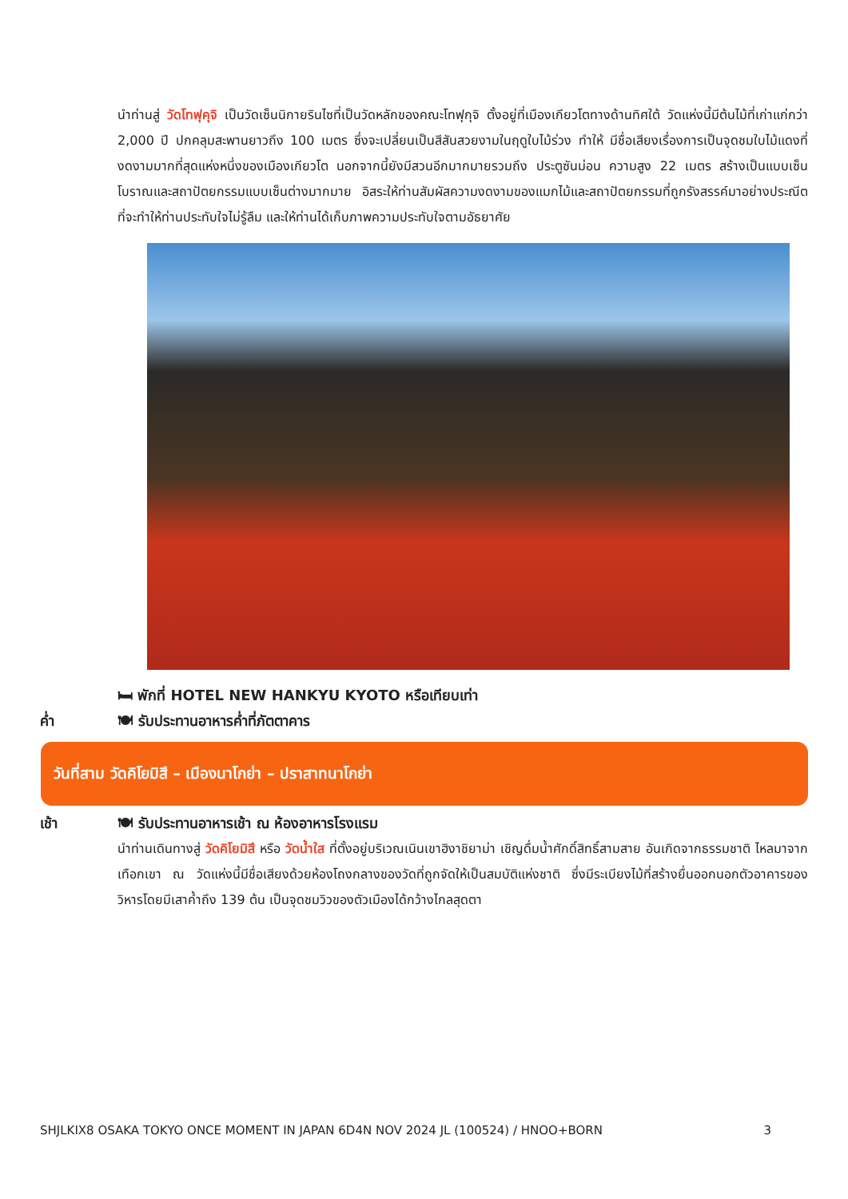นำท่านสู่ วัดโทฟุคุจิ เป็นวัดเซ็นนิกายรินไซที่เป็นวัดหลักของคณะโทฟุกุจิ ตั้งอยู่ที่เมืองเกียวโตทางด้านทิศใต้ วัดแห่งนี้มีต้นไม้ที่เก่าแก่กว่า 2,000 ปี ปกคลุมสะพานยาวถึง 100 เมตร ซึ่งจะเปลี่ยนเป็นสีสันสวยงามในฤดูใบไม้ร่วง ทำให้ มีชื่อเสียงเรื่องการเป็นจุดชมใบไม้แดงที่งดงามมากที่สุดแห่งหนึ่งของเมืองเกียวโต นอกจากนี้ยังมีสวนอีกมากมายรวมถึง ประตูซันม่อน ความสูง 22 เมตร สร้างเป็นแบบเซ็นโบราณและสถาปัตยกรรมแบบเซ็นต่างมากมาย อิสระให้ท่านสัมผัสความงดงามของแมกไม้และสถาปัตยกรรมที่ถูกรังสรรค์มาอย่างประณีต ที่จะทำให้ท่านประทับใจไม่รู้ลืม และให้ท่านได้เก็บภาพความประทับใจตามอัธยาศัย
🛏 พักที่ HOTEL NEW HANKYU KYOTO หรือเทียบเท่า
ค่ำ 🍽 รับประทานอาหารค่ำที่ภัตตาคาร
วันที่สาม วัดคิโยมิสึ – เมืองนาโกย่า – ปราสาทนาโกย่า
เช้า 🍽 รับประทานอาหารเช้า ณ ห้องอาหารโรงแรม
นำท่านเดินทางสู่ วัดคิโยมิสึ หรือ วัดน้ำใส ที่ตั้งอยู่บริเวณเนินเขาฮิงาชิยาม่า เชิญดื่มน้ำศักดิ์สิทธิ์สามสาย อันเกิดจากธรรมชาติ ไหลมาจากเทือกเขา ณ วัดแห่งนี้มีชื่อเสียงด้วยห้องโถงกลางของวัดที่ถูกจัดให้เป็นสมบัติแห่งชาติ ซึ่งมีระเบียงไม้ที่สร้างยื่นออกนอกตัวอาคารของวิหารโดยมีเสาค้ำถึง 139 ต้น เป็นจุดชมวิวของตัวเมืองได้กว้างไกลสุดตา
SHJLKIX8 OSAKA TOKYO ONCE MOMENT IN JAPAN 6D4N NOV 2024 JL (100524) / HNOO+BORN 3